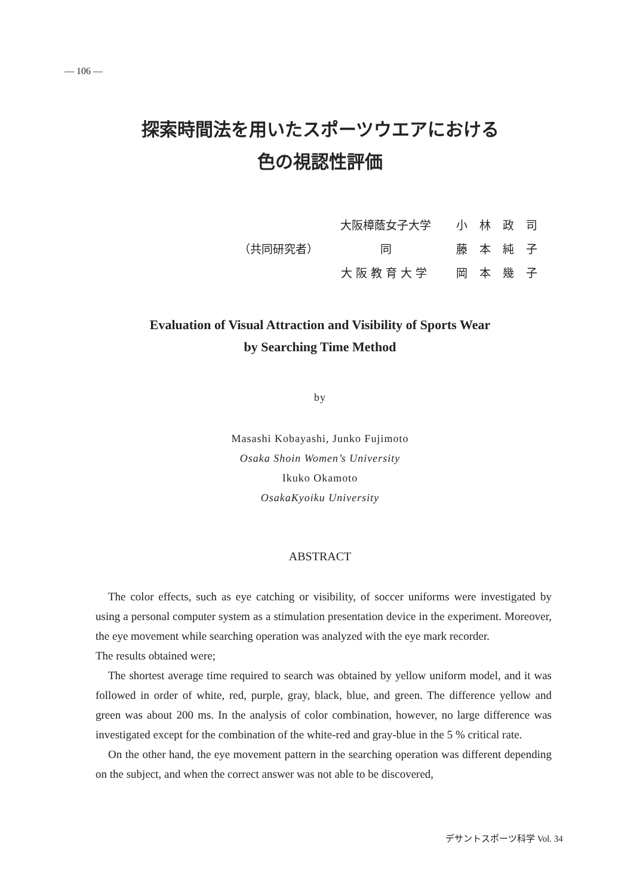— 106 —
探索時間法を用いたスポーツウエアにおける
色の視認性評価
| | 大阪樟蔭女子大学 | 小林政司 |
| （共同研究者） | 同 | 藤本純子 |
| | 大阪教育大学 | 岡本幾子 |
Evaluation of Visual Attraction and Visibility of Sports Wear
by Searching Time Method
by
Masashi Kobayashi, Junko Fujimoto
Osaka Shoin Women’s University
Ikuko Okamoto
OsakaKyoiku University
ABSTRACT
The color effects, such as eye catching or visibility, of soccer uniforms were investigated by using a personal computer system as a stimulation presentation device in the experiment. Moreover, the eye movement while searching operation was analyzed with the eye mark recorder.
The results obtained were;
The shortest average time required to search was obtained by yellow uniform model, and it was followed in order of white, red, purple, gray, black, blue, and green. The difference yellow and green was about 200 ms. In the analysis of color combination, however, no large difference was investigated except for the combination of the white-red and gray-blue in the 5 % critical rate.
On the other hand, the eye movement pattern in the searching operation was different depending on the subject, and when the correct answer was not able to be discovered,
デサントスポーツ科学 Vol. 34